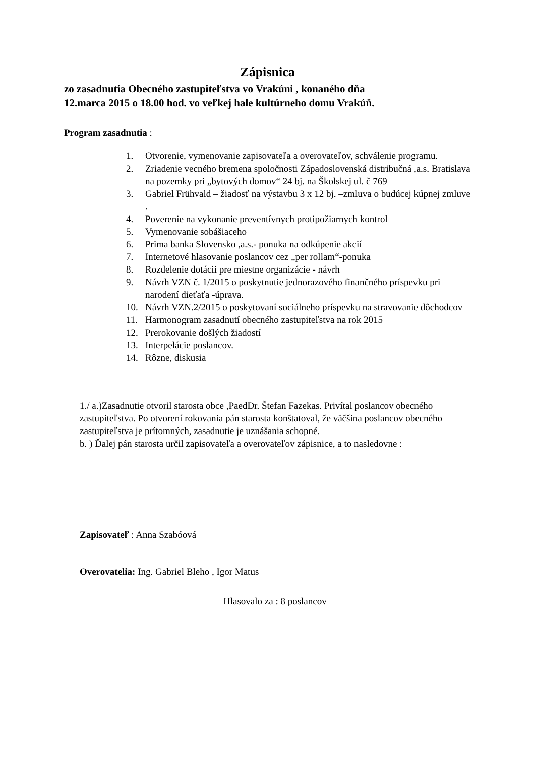Zápisnica
zo zasadnutia Obecného zastupiteľstva vo Vrakúni , konaného dňa
12.marca 2015 o 18.00 hod. vo veľkej hale kultúrneho domu Vrakúň.
Program zasadnutia :
1. Otvorenie, vymenovanie zapisovateľa a overovateľov, schválenie programu.
2. Zriadenie vecného bremena spoločnosti Západoslovenská distribučná ,a.s. Bratislava na pozemky pri „bytových domov“ 24 bj. na Školskej ul. č 769
3. Gabriel Frühvald – žiadosť na výstavbu 3 x 12 bj. –zmluva o budúcej kúpnej zmluve .
4. Poverenie na vykonanie preventívnych protipožiarnych kontrol
5. Vymenovanie sobášiaceho
6. Prima banka Slovensko ,a.s.- ponuka na odkúpenie akcií
7. Internetové hlasovanie poslancov cez „per rollam“-ponuka
8. Rozdelenie dotácii pre miestne organizácie - návrh
9. Návrh VZN č. 1/2015 o poskytnutie jednorazového finančného príspevku pri narodení dieťaťa -úprava.
10. Návrh VZN.2/2015 o poskytovaní sociálneho príspevku na stravovanie dôchodcov
11. Harmonogram zasadnutí obecného zastupiteľstva na rok 2015
12. Prerokovanie došlých žiadostí
13. Interpelácie poslancov.
14. Rôzne, diskusia
1./ a.)Zasadnutie otvoril starosta obce ,PaedDr. Štefan Fazekas. Privítal poslancov obecného zastupiteľstva. Po otvorení rokovania pán starosta konštatoval, že väčšina poslancov obecného zastupiteľstva je prítomných, zasadnutie je uznášania schopné.
b. ) Ďalej pán starosta určil zapisovateľa a overovateľov zápisnice, a to nasledovne :
Zapisovateľ : Anna Szabóová
Overovatelia: Ing. Gabriel Bleho , Igor Matus
Hlasovalo za : 8 poslancov